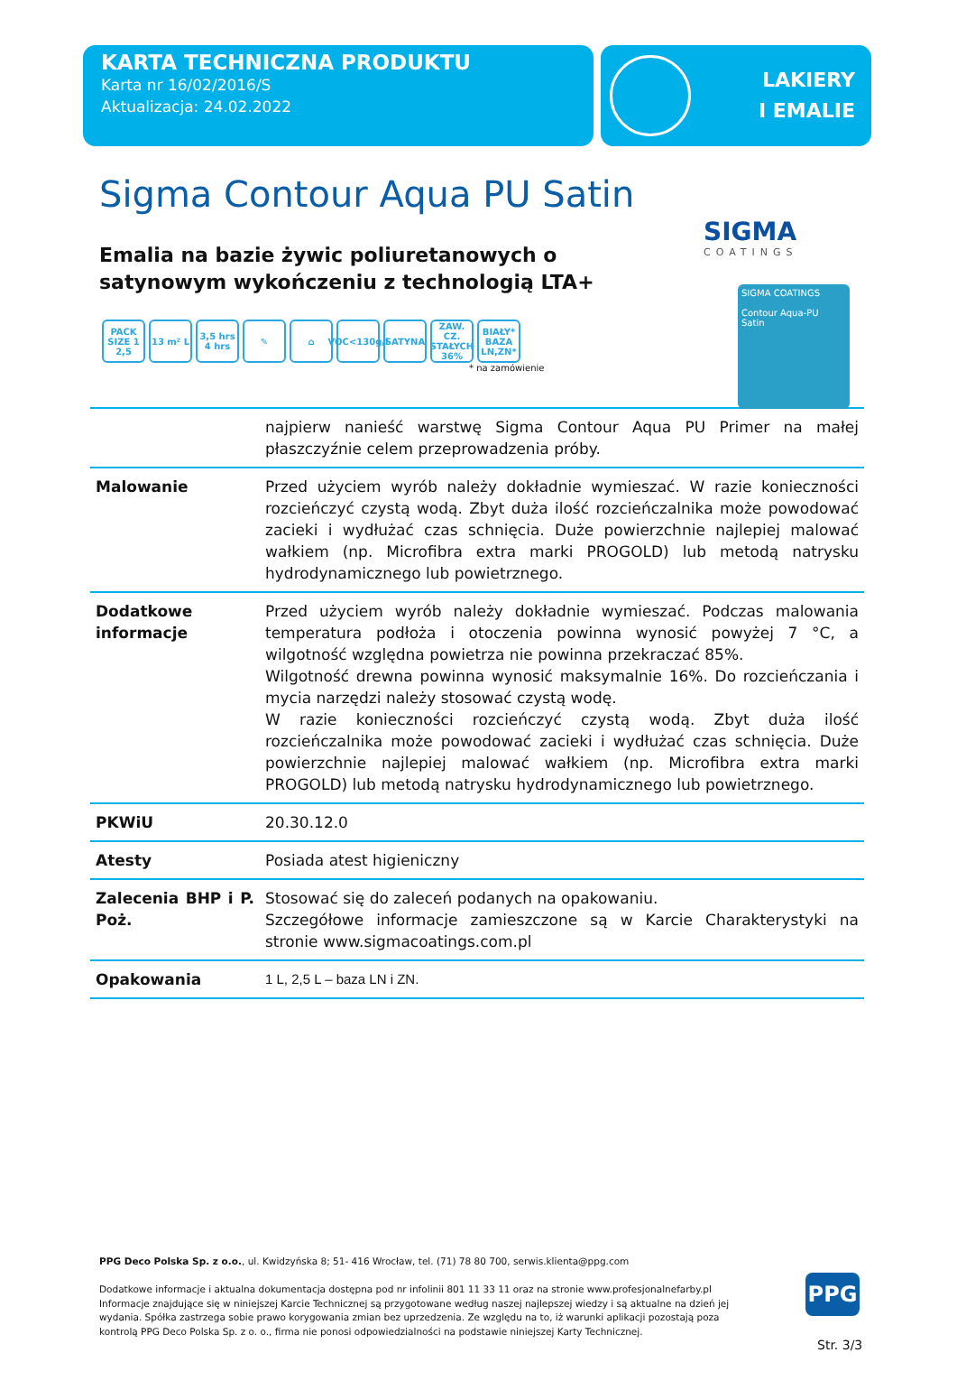KARTA TECHNICZNA PRODUKTU
Karta nr 16/02/2016/S
Aktualizacja: 24.02.2022
LAKIERY
I EMALIE
Sigma Contour Aqua PU Satin
SIGMA
COATINGS
SIGMA COATINGS
Contour Aqua-PU
Satin
Emalia na bazie żywic poliuretanowych o satynowym wykończeniu z technologią LTA+
PACK SIZE 1 2,5
13 m² L 3,5 hrs 4 hrs
✎ ⌂ VOC<130g/l
SATYNA ZAW. CZ. STAŁYCH 36%
BIAŁY* BAZA LN,ZN*
* na zamówienie
| | najpierw nanieść warstwę Sigma Contour Aqua PU Primer na małej płaszczyźnie celem przeprowadzenia próby. |
| Malowanie | Przed użyciem wyrób należy dokładnie wymieszać. W razie konieczności rozcieńczyć czystą wodą. Zbyt duża ilość rozcieńczalnika może powodować zacieki i wydłużać czas schnięcia. Duże powierzchnie najlepiej malować wałkiem (np. Microfibra extra marki PROGOLD) lub metodą natrysku hydrodynamicznego lub powietrznego. |
| Dodatkowe informacje | Przed użyciem wyrób należy dokładnie wymieszać. Podczas malowania temperatura podłoża i otoczenia powinna wynosić powyżej 7 °C, a wilgotność względna powietrza nie powinna przekraczać 85%. Wilgotność drewna powinna wynosić maksymalnie 16%. Do rozcieńczania i mycia narzędzi należy stosować czystą wodę. W razie konieczności rozcieńczyć czystą wodą. Zbyt duża ilość rozcieńczalnika może powodować zacieki i wydłużać czas schnięcia. Duże powierzchnie najlepiej malować wałkiem (np. Microfibra extra marki PROGOLD) lub metodą natrysku hydrodynamicznego lub powietrznego. |
| PKWiU | 20.30.12.0 |
| Atesty | Posiada atest higieniczny |
| Zalecenia BHP i P. Poż. | Stosować się do zaleceń podanych na opakowaniu. Szczegółowe informacje zamieszczone są w Karcie Charakterystyki na stronie www.sigmacoatings.com.pl |
| Opakowania | 1 L, 2,5 L – baza LN i ZN. |
PPG Deco Polska Sp. z o.o., ul. Kwidzyńska 8; 51- 416 Wrocław, tel. (71) 78 80 700, serwis.klienta@ppg.com
Dodatkowe informacje i aktualna dokumentacja dostępna pod nr infolinii 801 11 33 11 oraz na stronie www.profesjonalnefarby.pl
Informacje znajdujące się w niniejszej Karcie Technicznej są przygotowane według naszej najlepszej wiedzy i są aktualne na dzień jej wydania. Spółka zastrzega sobie prawo korygowania zmian bez uprzedzenia. Ze względu na to, iż warunki aplikacji pozostają poza kontrolą PPG Deco Polska Sp. z o. o., firma nie ponosi odpowiedzialności na podstawie niniejszej Karty Technicznej.
PPG
Str. 3/3